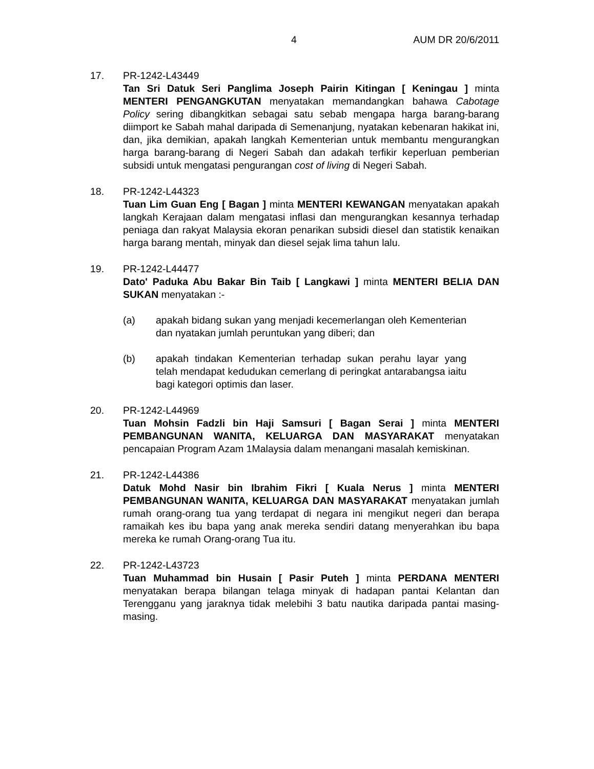4 AUM DR 20/6/2011
17. PR-1242-L43449
Tan Sri Datuk Seri Panglima Joseph Pairin Kitingan [ Keningau ] minta MENTERI PENGANGKUTAN menyatakan memandangkan bahawa Cabotage Policy sering dibangkitkan sebagai satu sebab mengapa harga barang-barang diimport ke Sabah mahal daripada di Semenanjung, nyatakan kebenaran hakikat ini, dan, jika demikian, apakah langkah Kementerian untuk membantu mengurangkan harga barang-barang di Negeri Sabah dan adakah terfikir keperluan pemberian subsidi untuk mengatasi pengurangan cost of living di Negeri Sabah.
18. PR-1242-L44323
Tuan Lim Guan Eng [ Bagan ] minta MENTERI KEWANGAN menyatakan apakah langkah Kerajaan dalam mengatasi inflasi dan mengurangkan kesannya terhadap peniaga dan rakyat Malaysia ekoran penarikan subsidi diesel dan statistik kenaikan harga barang mentah, minyak dan diesel sejak lima tahun lalu.
19. PR-1242-L44477
Dato' Paduka Abu Bakar Bin Taib [ Langkawi ] minta MENTERI BELIA DAN SUKAN menyatakan :-
(a) apakah bidang sukan yang menjadi kecemerlangan oleh Kementerian dan nyatakan jumlah peruntukan yang diberi; dan
(b) apakah tindakan Kementerian terhadap sukan perahu layar yang telah mendapat kedudukan cemerlang di peringkat antarabangsa iaitu bagi kategori optimis dan laser.
20. PR-1242-L44969
Tuan Mohsin Fadzli bin Haji Samsuri [ Bagan Serai ] minta MENTERI PEMBANGUNAN WANITA, KELUARGA DAN MASYARAKAT menyatakan pencapaian Program Azam 1Malaysia dalam menangani masalah kemiskinan.
21. PR-1242-L44386
Datuk Mohd Nasir bin Ibrahim Fikri [ Kuala Nerus ] minta MENTERI PEMBANGUNAN WANITA, KELUARGA DAN MASYARAKAT menyatakan jumlah rumah orang-orang tua yang terdapat di negara ini mengikut negeri dan berapa ramaikah kes ibu bapa yang anak mereka sendiri datang menyerahkan ibu bapa mereka ke rumah Orang-orang Tua itu.
22. PR-1242-L43723
Tuan Muhammad bin Husain [ Pasir Puteh ] minta PERDANA MENTERI menyatakan berapa bilangan telaga minyak di hadapan pantai Kelantan dan Terengganu yang jaraknya tidak melebihi 3 batu nautika daripada pantai masing-masing.